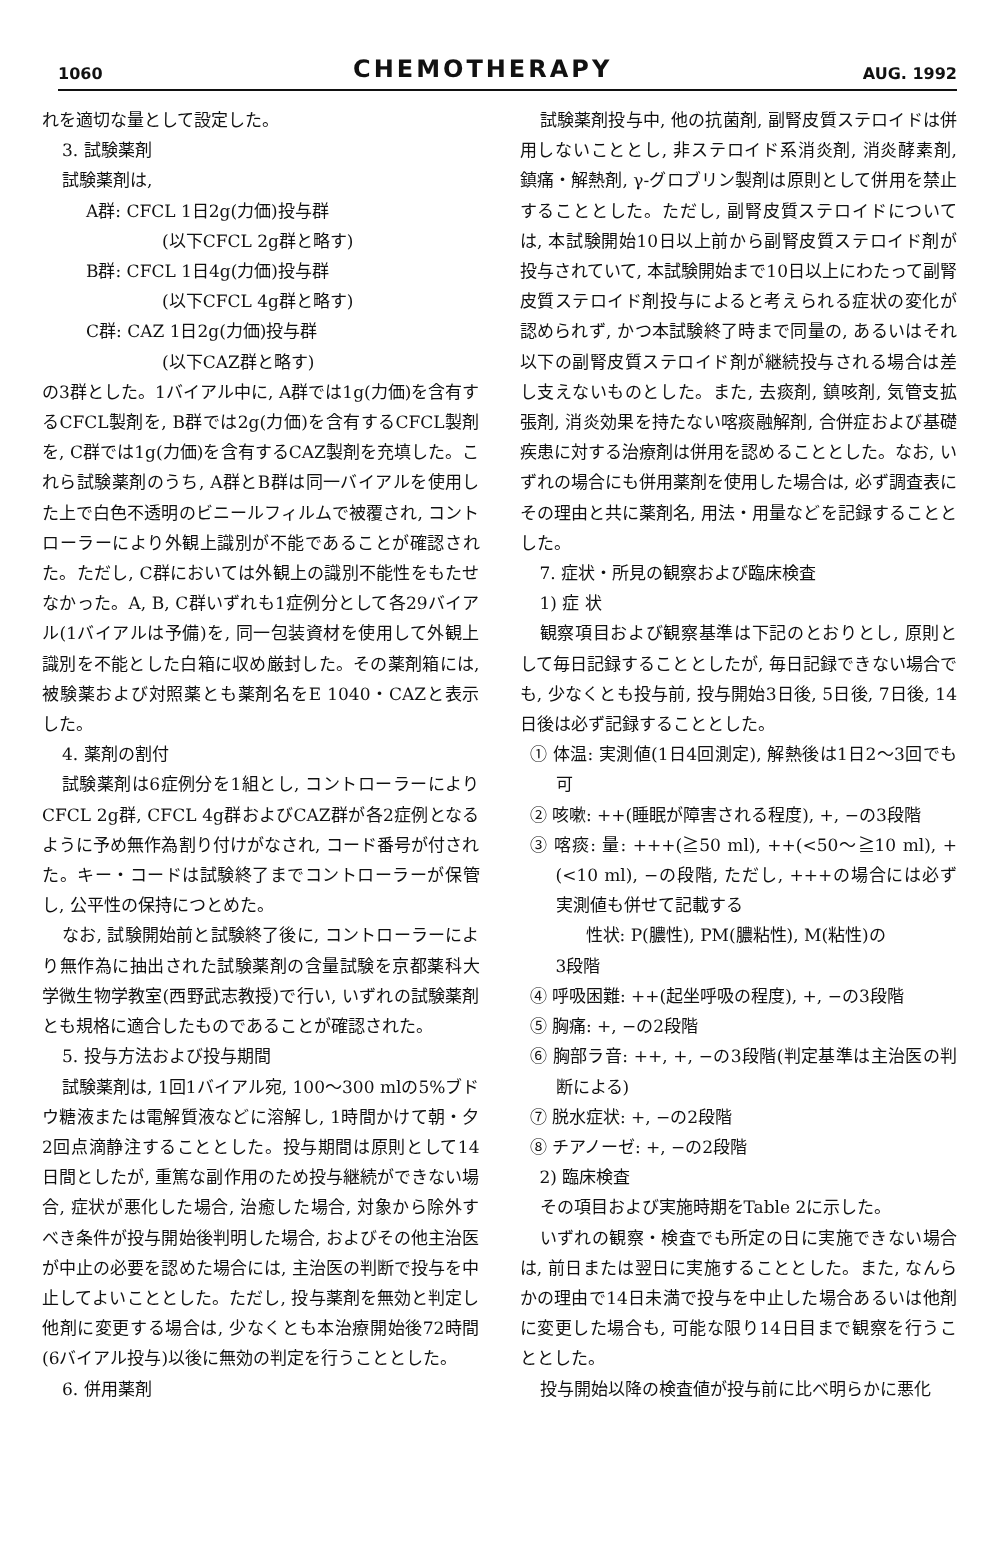1060 CHEMOTHERAPY AUG. 1992
れを適切な量として設定した。
3. 試験薬剤
試験薬剤は,
A群: CFCL 1日2g(力価)投与群
(以下CFCL 2g群と略す)
B群: CFCL 1日4g(力価)投与群
(以下CFCL 4g群と略す)
C群: CAZ 1日2g(力価)投与群
(以下CAZ群と略す)
の3群とした。1バイアル中に, A群では1g(力価)を含有するCFCL製剤を, B群では2g(力価)を含有するCFCL製剤を, C群では1g(力価)を含有するCAZ製剤を充填した。これら試験薬剤のうち, A群とB群は同一バイアルを使用した上で白色不透明のビニールフィルムで被覆され, コントローラーにより外観上識別が不能であることが確認された。ただし, C群においては外観上の識別不能性をもたせなかった。A, B, C群いずれも1症例分として各29バイアル(1バイアルは予備)を, 同一包装資材を使用して外観上識別を不能とした白箱に収め厳封した。その薬剤箱には, 被験薬および対照薬とも薬剤名をE 1040・CAZと表示した。
4. 薬剤の割付
試験薬剤は6症例分を1組とし, コントローラーによりCFCL 2g群, CFCL 4g群およびCAZ群が各2症例となるように予め無作為割り付けがなされ, コード番号が付された。キー・コードは試験終了までコントローラーが保管し, 公平性の保持につとめた。
なお, 試験開始前と試験終了後に, コントローラーにより無作為に抽出された試験薬剤の含量試験を京都薬科大学微生物学教室(西野武志教授)で行い, いずれの試験薬剤とも規格に適合したものであることが確認された。
5. 投与方法および投与期間
試験薬剤は, 1回1バイアル宛, 100〜300 mlの5%ブドウ糖液または電解質液などに溶解し, 1時間かけて朝・夕2回点滴静注することとした。投与期間は原則として14日間としたが, 重篤な副作用のため投与継続ができない場合, 症状が悪化した場合, 治癒した場合, 対象から除外すべき条件が投与開始後判明した場合, およびその他主治医が中止の必要を認めた場合には, 主治医の判断で投与を中止してよいこととした。ただし, 投与薬剤を無効と判定し他剤に変更する場合は, 少なくとも本治療開始後72時間(6バイアル投与)以後に無効の判定を行うこととした。
6. 併用薬剤
試験薬剤投与中, 他の抗菌剤, 副腎皮質ステロイドは併用しないこととし, 非ステロイド系消炎剤, 消炎酵素剤, 鎮痛・解熱剤, γ-グロブリン製剤は原則として併用を禁止することとした。ただし, 副腎皮質ステロイドについては, 本試験開始10日以上前から副腎皮質ステロイド剤が投与されていて, 本試験開始まで10日以上にわたって副腎皮質ステロイド剤投与によると考えられる症状の変化が認められず, かつ本試験終了時まで同量の, あるいはそれ以下の副腎皮質ステロイド剤が継続投与される場合は差し支えないものとした。また, 去痰剤, 鎮咳剤, 気管支拡張剤, 消炎効果を持たない喀痰融解剤, 合併症および基礎疾患に対する治療剤は併用を認めることとした。なお, いずれの場合にも併用薬剤を使用した場合は, 必ず調査表にその理由と共に薬剤名, 用法・用量などを記録することとした。
7. 症状・所見の観察および臨床検査
1) 症 状
観察項目および観察基準は下記のとおりとし, 原則として毎日記録することとしたが, 毎日記録できない場合でも, 少なくとも投与前, 投与開始3日後, 5日後, 7日後, 14日後は必ず記録することとした。
① 体温: 実測値(1日4回測定), 解熱後は1日2〜3回でも可
② 咳嗽: ++(睡眠が障害される程度), +, −の3段階
③ 喀痰: 量: +++(≧50 ml), ++(<50〜≧10 ml), +(<10 ml), −の段階, ただし, +++の場合には必ず実測値も併せて記載する
性状: P(膿性), PM(膿粘性), M(粘性)の
3段階
④ 呼吸困難: ++(起坐呼吸の程度), +, −の3段階
⑤ 胸痛: +, −の2段階
⑥ 胸部ラ音: ++, +, −の3段階(判定基準は主治医の判断による)
⑦ 脱水症状: +, −の2段階
⑧ チアノーゼ: +, −の2段階
2) 臨床検査
その項目および実施時期をTable 2に示した。
いずれの観察・検査でも所定の日に実施できない場合は, 前日または翌日に実施することとした。また, なんらかの理由で14日未満で投与を中止した場合あるいは他剤に変更した場合も, 可能な限り14日目まで観察を行うこととした。
投与開始以降の検査値が投与前に比べ明らかに悪化